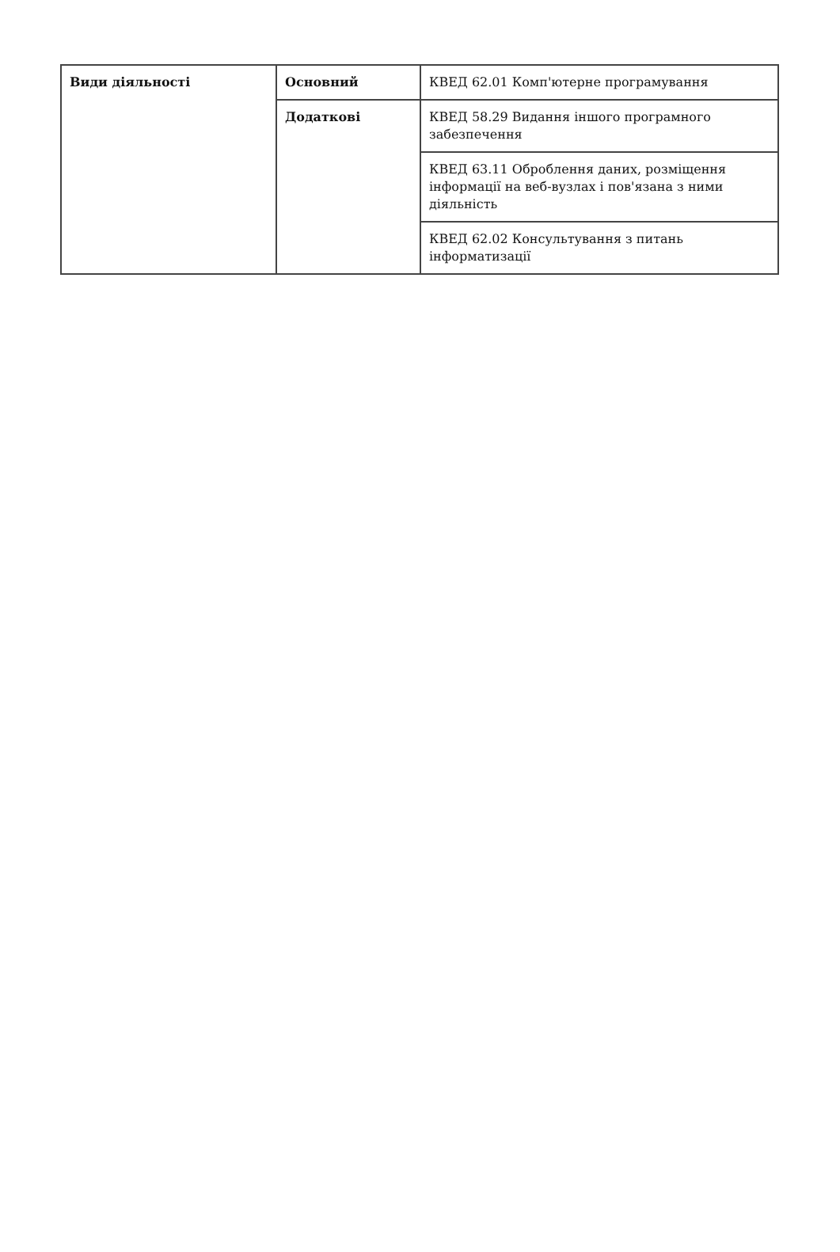| Види діяльності | Основний | КВЕД 62.01 Комп'ютерне програмування |
| | Додаткові | КВЕД 58.29 Видання іншого програмного забезпечення |
| | | КВЕД 63.11 Оброблення даних, розміщення інформації на веб-вузлах і пов'язана з ними діяльність |
| | | КВЕД 62.02 Консультування з питань інформатизації |